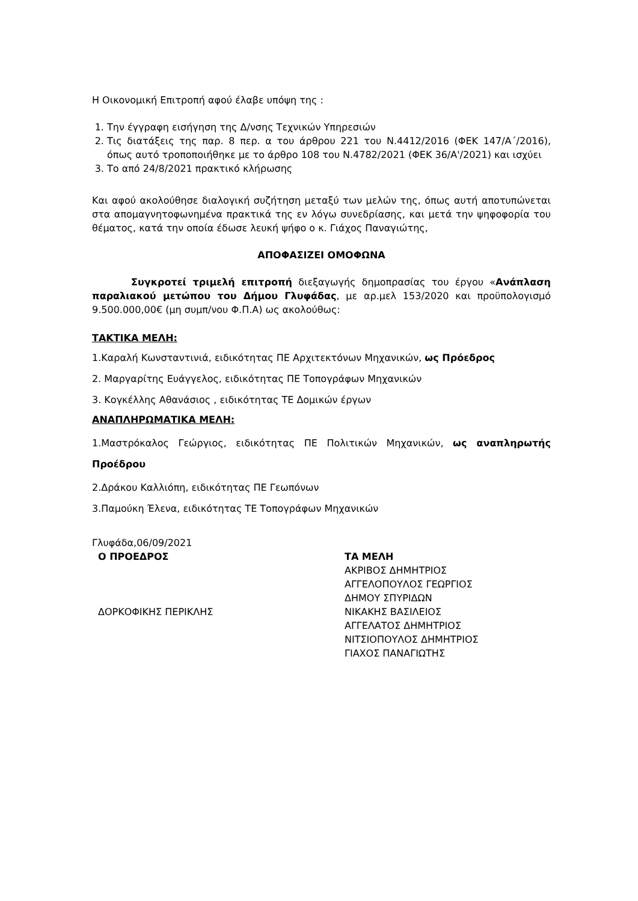Η Οικονομική Επιτροπή αφού έλαβε υπόψη της :
1. Την έγγραφη εισήγηση της Δ/νσης Τεχνικών Υπηρεσιών
2. Τις διατάξεις της παρ. 8 περ. α του άρθρου 221 του Ν.4412/2016 (ΦΕΚ 147/Α΄/2016), όπως αυτό τροποποιήθηκε με το άρθρο 108 του Ν.4782/2021 (ΦΕΚ 36/Α'/2021) και ισχύει
3. Το από 24/8/2021 πρακτικό κλήρωσης
Και αφού ακολούθησε διαλογική συζήτηση μεταξύ των μελών της, όπως αυτή αποτυπώνεται στα απομαγνητοφωνημένα πρακτικά της εν λόγω συνεδρίασης, και μετά την ψηφοφορία του θέματος, κατά την οποία έδωσε λευκή ψήφο ο κ. Γιάχος Παναγιώτης,
ΑΠΟΦΑΣΙΖΕΙ ΟΜΟΦΩΝΑ
Συγκροτεί τριμελή επιτροπή διεξαγωγής δημοπρασίας του έργου «Ανάπλαση παραλιακού μετώπου του Δήμου Γλυφάδας, με αρ.μελ 153/2020 και προϋπολογισμό 9.500.000,00€ (μη συμπ/νου Φ.Π.Α) ως ακολούθως:
ΤΑΚΤΙΚΑ ΜΕΛΗ:
1.Καραλή Κωνσταντινιά, ειδικότητας ΠΕ Αρχιτεκτόνων Μηχανικών, ως Πρόεδρος
2. Μαργαρίτης Ευάγγελος, ειδικότητας ΠΕ Τοπογράφων Μηχανικών
3. Κογκέλλης Αθανάσιος , ειδικότητας ΤΕ Δομικών έργων
ΑΝΑΠΛΗΡΩΜΑΤΙΚΑ ΜΕΛΗ:
1.Μαστρόκαλος Γεώργιος, ειδικότητας ΠΕ Πολιτικών Μηχανικών, ως αναπληρωτής Προέδρου
2.Δράκου Καλλιόπη, ειδικότητας ΠΕ Γεωπόνων
3.Παμούκη Έλενα, ειδικότητας ΤΕ Τοπογράφων Μηχανικών
Γλυφάδα,06/09/2021
Ο ΠΡΟΕΔΡΟΣ
ΔΟΡΚΟΦΙΚΗΣ ΠΕΡΙΚΛΗΣ
ΤΑ ΜΕΛΗ
ΑΚΡΙΒΟΣ ΔΗΜΗΤΡΙΟΣ
ΑΓΓΕΛΟΠΟΥΛΟΣ ΓΕΩΡΓΙΟΣ
ΔΗΜΟΥ ΣΠΥΡΙΔΩΝ
ΝΙΚΑΚΗΣ ΒΑΣΙΛΕΙΟΣ
ΑΓΓΕΛΑΤΟΣ ΔΗΜΗΤΡΙΟΣ
ΝΙΤΣΙΟΠΟΥΛΟΣ ΔΗΜΗΤΡΙΟΣ
ΓΙΑΧΟΣ ΠΑΝΑΓΙΩΤΗΣ